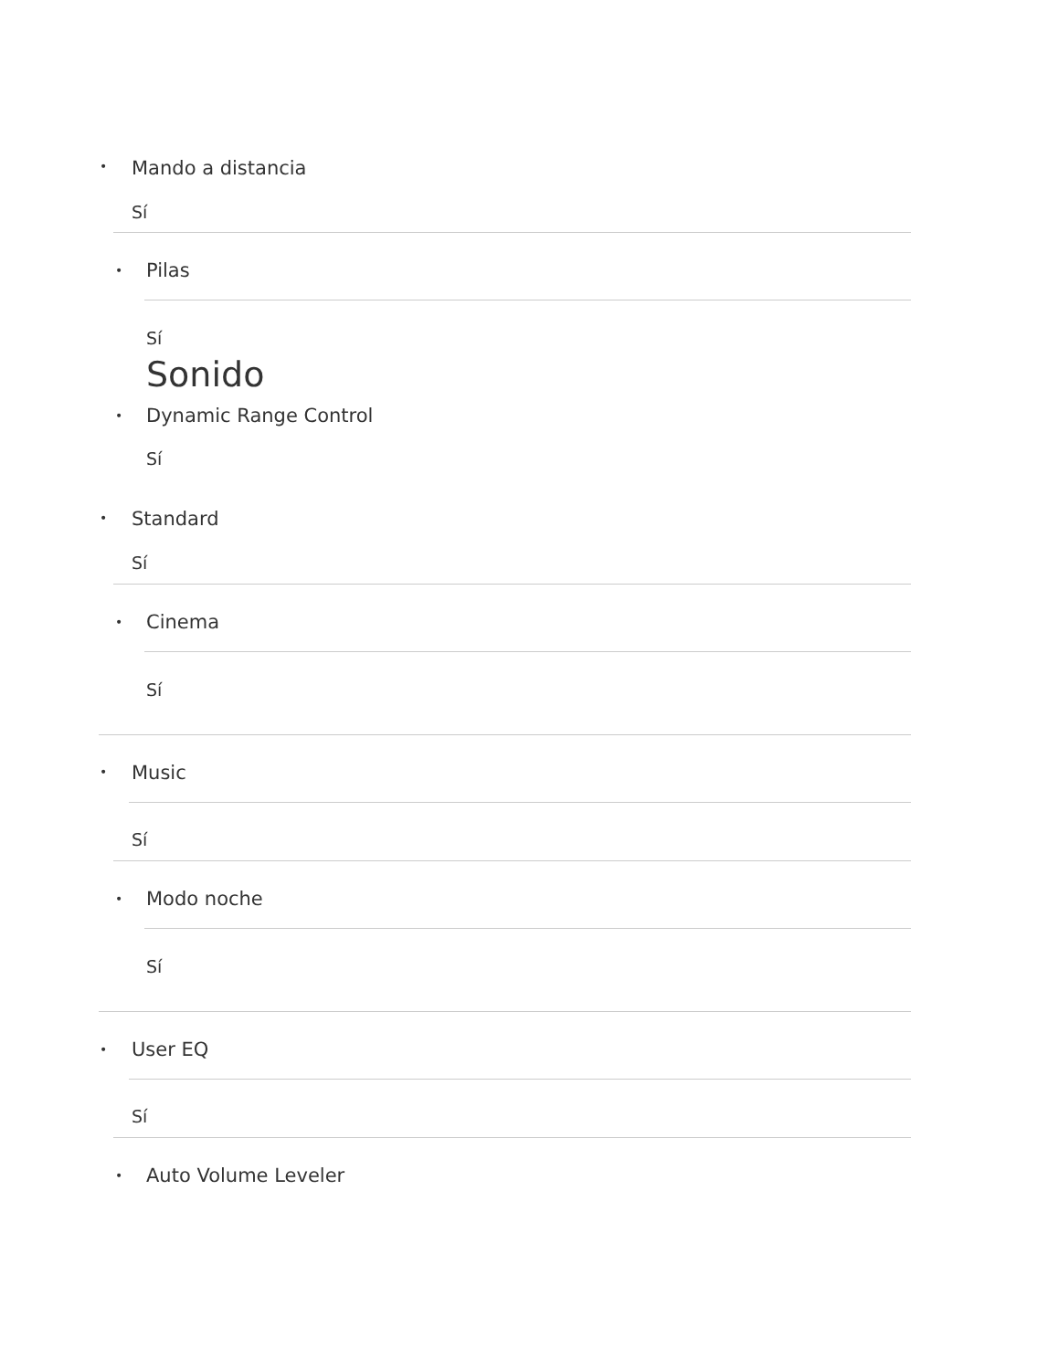• Mando a distancia
Sí
• Pilas
Sí
Sonido
• Dynamic Range Control
Sí
• Standard
Sí
• Cinema
Sí
• Music
Sí
• Modo noche
Sí
• User EQ
Sí
• Auto Volume Leveler